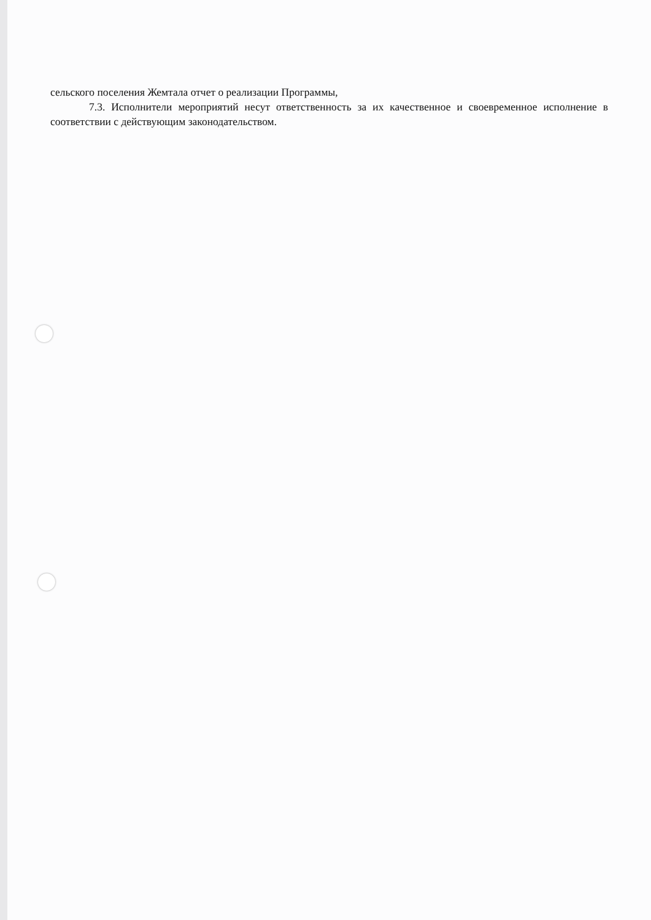сельского поселения Жемтала отчет о реализации Программы,
7.3. Исполнители мероприятий несут ответственность за их качественное и своевременное исполнение в соответствии с действующим законодательством.